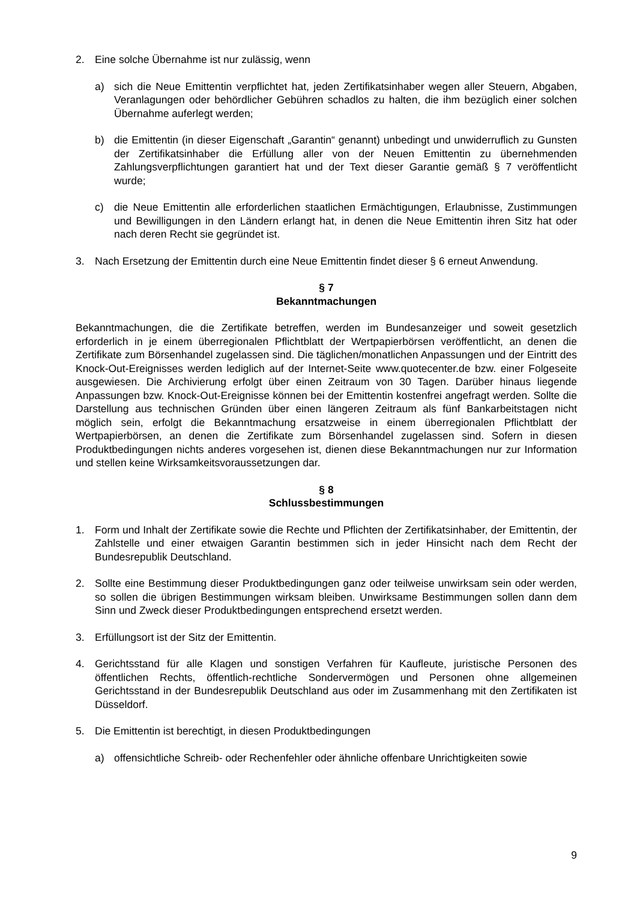2. Eine solche Übernahme ist nur zulässig, wenn
a) sich die Neue Emittentin verpflichtet hat, jeden Zertifikatsinhaber wegen aller Steuern, Abgaben, Veranlagungen oder behördlicher Gebühren schadlos zu halten, die ihm bezüglich einer solchen Übernahme auferlegt werden;
b) die Emittentin (in dieser Eigenschaft „Garantin“ genannt) unbedingt und unwiderruflich zu Gunsten der Zertifikatsinhaber die Erfüllung aller von der Neuen Emittentin zu übernehmenden Zahlungsverpflichtungen garantiert hat und der Text dieser Garantie gemäß § 7 veröffentlicht wurde;
c) die Neue Emittentin alle erforderlichen staatlichen Ermächtigungen, Erlaubnisse, Zustimmungen und Bewilligungen in den Ländern erlangt hat, in denen die Neue Emittentin ihren Sitz hat oder nach deren Recht sie gegründet ist.
3. Nach Ersetzung der Emittentin durch eine Neue Emittentin findet dieser § 6 erneut Anwendung.
§ 7
Bekanntmachungen
Bekanntmachungen, die die Zertifikate betreffen, werden im Bundesanzeiger und soweit gesetzlich erforderlich in je einem überregionalen Pflichtblatt der Wertpapierbörsen veröffentlicht, an denen die Zertifikate zum Börsenhandel zugelassen sind. Die täglichen/monatlichen Anpassungen und der Eintritt des Knock-Out-Ereignisses werden lediglich auf der Internet-Seite www.quotecenter.de bzw. einer Folgeseite ausgewiesen. Die Archivierung erfolgt über einen Zeitraum von 30 Tagen. Darüber hinaus liegende Anpassungen bzw. Knock-Out-Ereignisse können bei der Emittentin kostenfrei angefragt werden. Sollte die Darstellung aus technischen Gründen über einen längeren Zeitraum als fünf Bankarbeitstagen nicht möglich sein, erfolgt die Bekanntmachung ersatzweise in einem überregionalen Pflichtblatt der Wertpapierbörsen, an denen die Zertifikate zum Börsenhandel zugelassen sind. Sofern in diesen Produktbedingungen nichts anderes vorgesehen ist, dienen diese Bekanntmachungen nur zur Information und stellen keine Wirksamkeitsvoraussetzungen dar.
§ 8
Schlussbestimmungen
1. Form und Inhalt der Zertifikate sowie die Rechte und Pflichten der Zertifikatsinhaber, der Emittentin, der Zahlstelle und einer etwaigen Garantin bestimmen sich in jeder Hinsicht nach dem Recht der Bundesrepublik Deutschland.
2. Sollte eine Bestimmung dieser Produktbedingungen ganz oder teilweise unwirksam sein oder werden, so sollen die übrigen Bestimmungen wirksam bleiben. Unwirksame Bestimmungen sollen dann dem Sinn und Zweck dieser Produktbedingungen entsprechend ersetzt werden.
3. Erfüllungsort ist der Sitz der Emittentin.
4. Gerichtsstand für alle Klagen und sonstigen Verfahren für Kaufleute, juristische Personen des öffentlichen Rechts, öffentlich-rechtliche Sondervermögen und Personen ohne allgemeinen Gerichtsstand in der Bundesrepublik Deutschland aus oder im Zusammenhang mit den Zertifikaten ist Düsseldorf.
5. Die Emittentin ist berechtigt, in diesen Produktbedingungen
a) offensichtliche Schreib- oder Rechenfehler oder ähnliche offenbare Unrichtigkeiten sowie
9